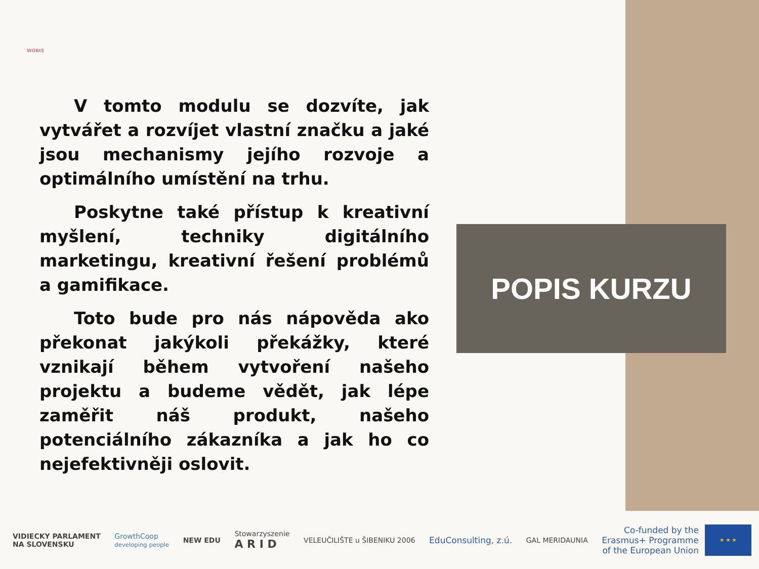WOBIS
V tomto modulu se dozvíte, jak vytvářet a rozvíjet vlastní značku a jaké jsou mechanismy jejího rozvoje a optimálního umístění na trhu.
Poskytne také přístup k kreativní myšlení, techniky digitálního marketingu, kreativní řešení problémů a gamifikace.
Toto bude pro nás nápověda ako překonat jakýkoli překážky, které vznikají během vytvoření našeho projektu a budeme vědět, jak lépe zaměřit náš produkt, našeho potenciálního zákazníka a jak ho co nejefektivněji oslovit.
POPIS KURZU
VIDIECKY PARLAMENT
NA SLOVENSKU
GrowthCoop
developing people
NEW EDU
Stowarzyszenie
A R I D
VELEUČILIŠTE u ŠIBENIKU 2006
EduConsulting, z.ú.
GAL MERIDAUNIA
Co-funded by the
Erasmus+ Programme
of the European Union
★ ★ ★